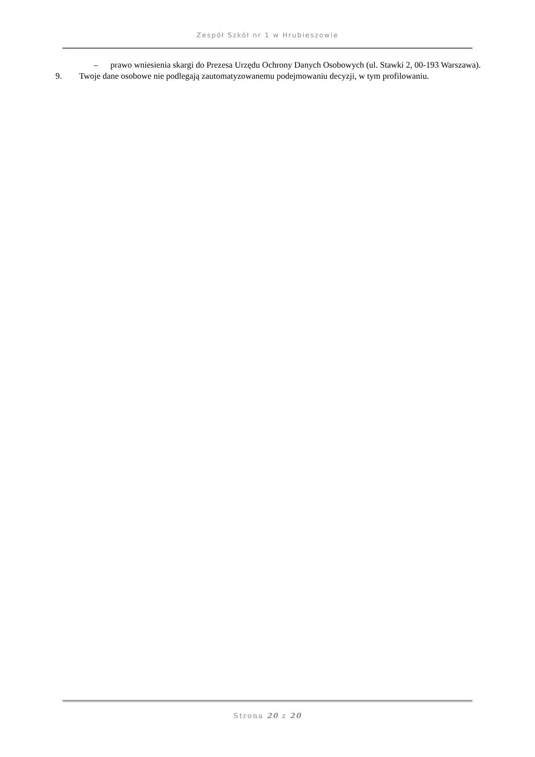Zespół Szkół nr 1 w Hrubieszowie
– prawo wniesienia skargi do Prezesa Urzędu Ochrony Danych Osobowych (ul. Stawki 2, 00-193 Warszawa).
9. Twoje dane osobowe nie podlegają zautomatyzowanemu podejmowaniu decyzji, w tym profilowaniu.
Strona 20 z 20